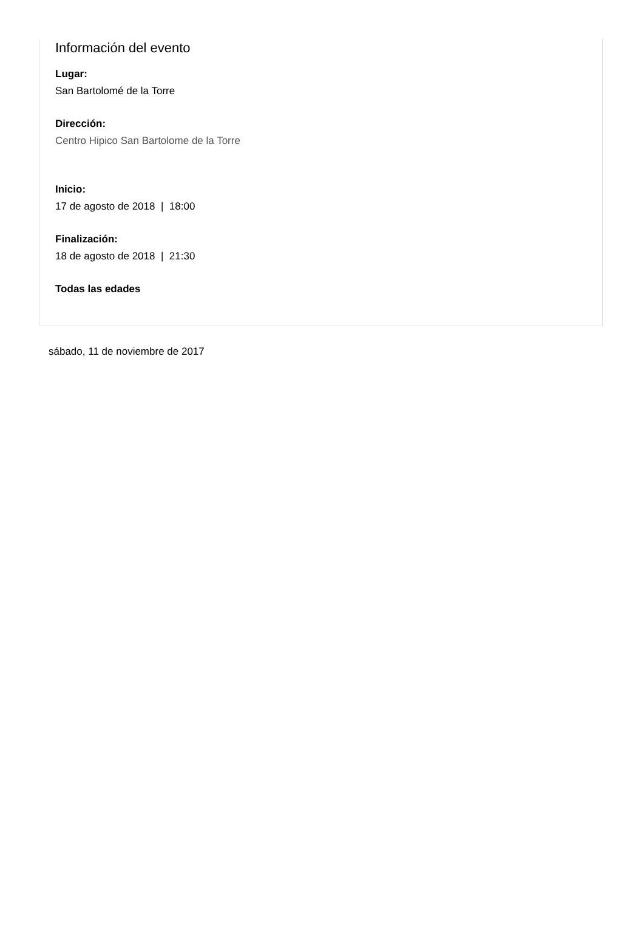Información del evento
Lugar:
San Bartolomé de la Torre
Dirección:
Centro Hipico San Bartolome de la Torre
Inicio:
17 de agosto de 2018 | 18:00
Finalización:
18 de agosto de 2018 | 21:30
Todas las edades
sábado, 11 de noviembre de 2017